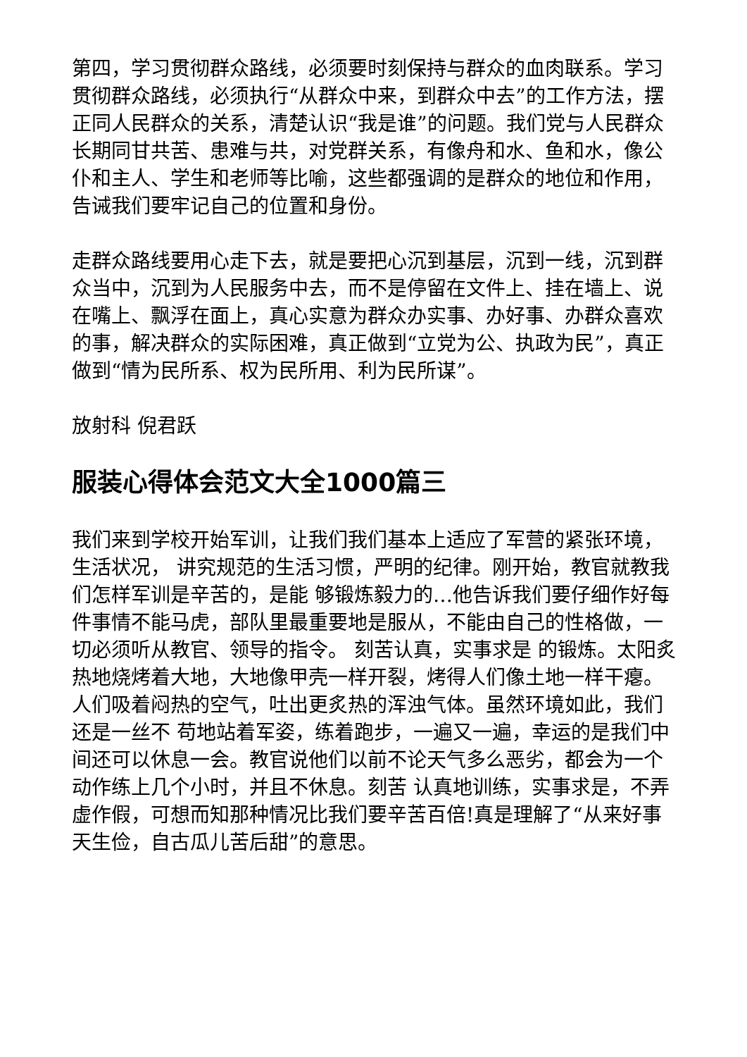第四，学习贯彻群众路线，必须要时刻保持与群众的血肉联系。学习贯彻群众路线，必须执行“从群众中来，到群众中去”的工作方法，摆正同人民群众的关系，清楚认识“我是谁”的问题。我们党与人民群众长期同甘共苦、患难与共，对党群关系，有像舟和水、鱼和水，像公仆和主人、学生和老师等比喻，这些都强调的是群众的地位和作用，告诫我们要牢记自己的位置和身份。
走群众路线要用心走下去，就是要把心沉到基层，沉到一线，沉到群众当中，沉到为人民服务中去，而不是停留在文件上、挂在墙上、说在嘴上、飘浮在面上，真心实意为群众办实事、办好事、办群众喜欢的事，解决群众的实际困难，真正做到“立党为公、执政为民”，真正做到“情为民所系、权为民所用、利为民所谋”。
放射科 倪君跃
服装心得体会范文大全1000篇三
我们来到学校开始军训，让我们我们基本上适应了军营的紧张环境，生活状况， 讲究规范的生活习惯，严明的纪律。刚开始，教官就教我们怎样军训是辛苦的，是能 够锻炼毅力的…他告诉我们要仔细作好每件事情不能马虎，部队里最重要地是服从，不能由自己的性格做，一切必须听从教官、领导的指令。 刻苦认真，实事求是 的锻炼。太阳炙热地烧烤着大地，大地像甲壳一样开裂，烤得人们像土地一样干瘪。人们吸着闷热的空气，吐出更炙热的浑浊气体。虽然环境如此，我们还是一丝不 苟地站着军姿，练着跑步，一遍又一遍，幸运的是我们中间还可以休息一会。教官说他们以前不论天气多么恶劣，都会为一个动作练上几个小时，并且不休息。刻苦 认真地训练，实事求是，不弄虚作假，可想而知那种情况比我们要辛苦百倍!真是理解了“从来好事天生俭，自古瓜儿苦后甜”的意思。